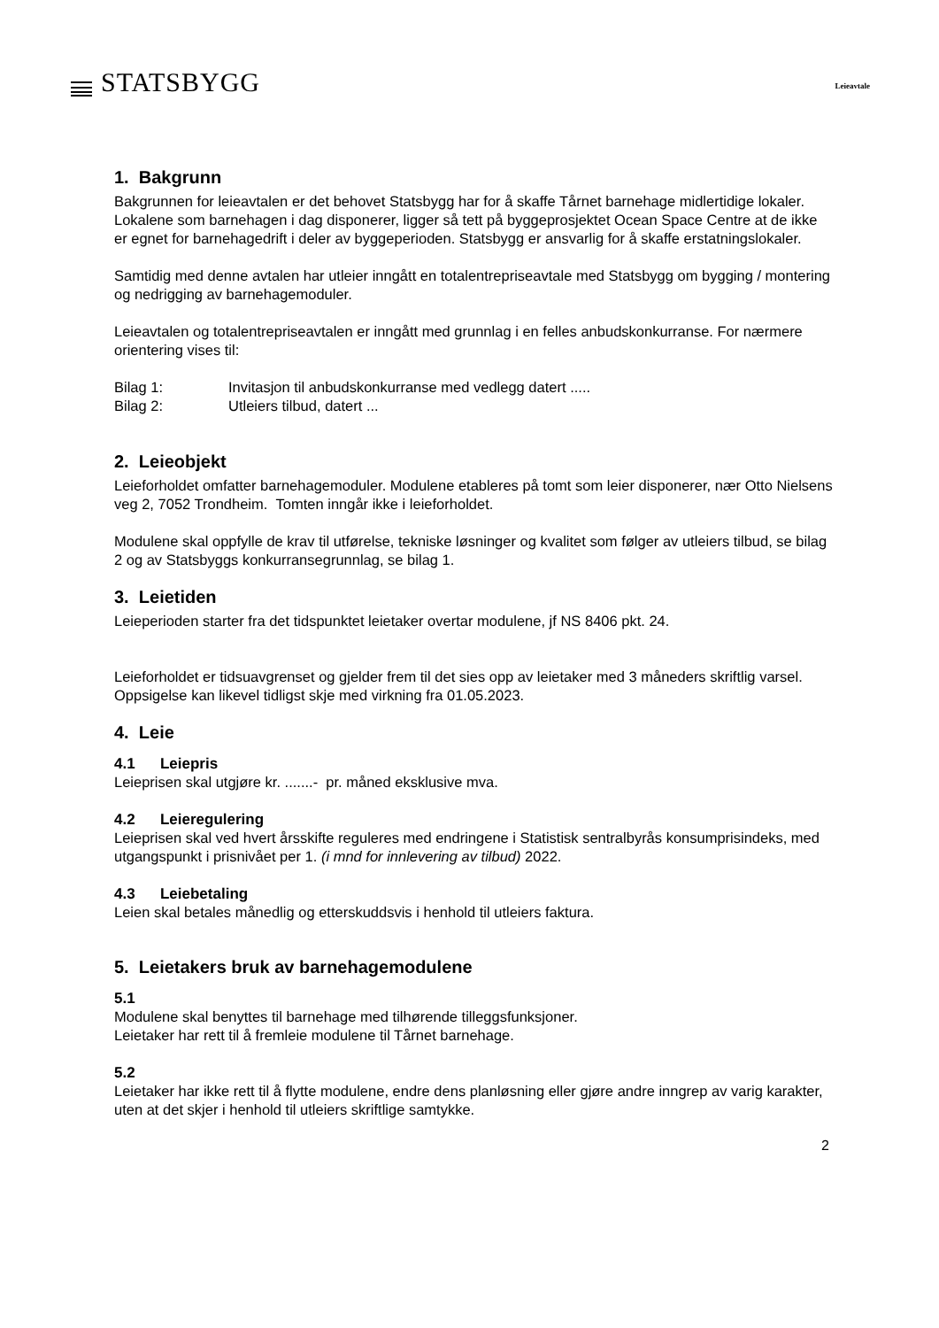STATSBYGG
Leieavtale
1. Bakgrunn
Bakgrunnen for leieavtalen er det behovet Statsbygg har for å skaffe Tårnet barnehage midlertidige lokaler. Lokalene som barnehagen i dag disponerer, ligger så tett på byggeprosjektet Ocean Space Centre at de ikke er egnet for barnehagedrift i deler av byggeperioden. Statsbygg er ansvarlig for å skaffe erstatningslokaler.
Samtidig med denne avtalen har utleier inngått en totalentrepriseavtale med Statsbygg om bygging / montering og nedrigging av barnehagemoduler.
Leieavtalen og totalentrepriseavtalen er inngått med grunnlag i en felles anbudskonkurranse. For nærmere orientering vises til:
Bilag 1: Invitasjon til anbudskonkurranse med vedlegg datert .....
Bilag 2: Utleiers tilbud, datert ...
2. Leieobjekt
Leieforholdet omfatter barnehagemoduler. Modulene etableres på tomt som leier disponerer, nær Otto Nielsens veg 2, 7052 Trondheim. Tomten inngår ikke i leieforholdet.
Modulene skal oppfylle de krav til utførelse, tekniske løsninger og kvalitet som følger av utleiers tilbud, se bilag 2 og av Statsbyggs konkurransegrunnlag, se bilag 1.
3. Leietiden
Leieperioden starter fra det tidspunktet leietaker overtar modulene, jf NS 8406 pkt. 24.
Leieforholdet er tidsuavgrenset og gjelder frem til det sies opp av leietaker med 3 måneders skriftlig varsel. Oppsigelse kan likevel tidligst skje med virkning fra 01.05.2023.
4. Leie
4.1 Leiepris
Leieprisen skal utgjøre kr. .......- pr. måned eksklusive mva.
4.2 Leieregulering
Leieprisen skal ved hvert årsskifte reguleres med endringene i Statistisk sentralbyrås konsumprisindeks, med utgangspunkt i prisnivået per 1. (i mnd for innlevering av tilbud) 2022.
4.3 Leiebetaling
Leien skal betales månedlig og etterskuddsvis i henhold til utleiers faktura.
5. Leietakers bruk av barnehagemodulene
5.1
Modulene skal benyttes til barnehage med tilhørende tilleggsfunksjoner.
Leietaker har rett til å fremleie modulene til Tårnet barnehage.
5.2
Leietaker har ikke rett til å flytte modulene, endre dens planløsning eller gjøre andre inngrep av varig karakter, uten at det skjer i henhold til utleiers skriftlige samtykke.
2